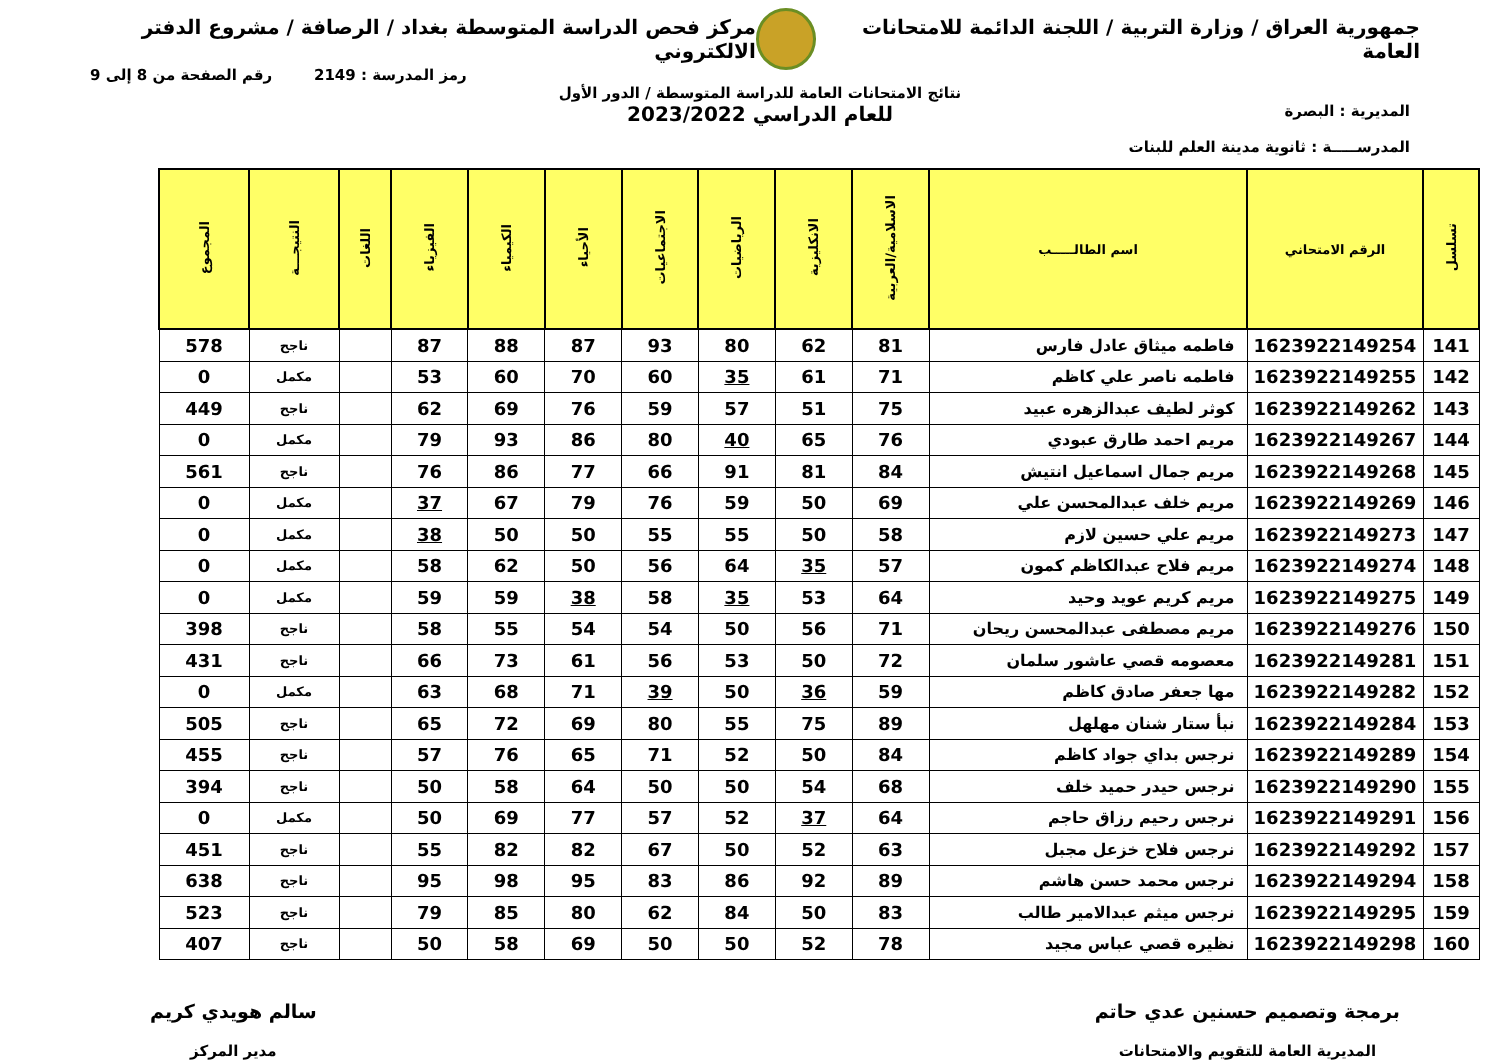جمهورية العراق / وزارة التربية / اللجنة الدائمة للامتحانات العامة
مركز فحص الدراسة المتوسطة بغداد / الرصافة / مشروع الدفتر الالكتروني
رمز المدرسة : 2149 رقم الصفحة من 8 إلى 9
المديرية : البصرة
المدرســـــة : ثانوية مدينة العلم للبنات
نتائج الامتحانات العامة للدراسة المتوسطة / الدور الأول
للعام الدراسي 2023/2022
| تسلسل | الرقم الامتحاني | اسم الطالـــــب | الاسلامية/العربية | الانكليزية | الرياضيات | الاجتماعيات | الأحياء | الكيمياء | الفيزياء | اللغات | النتيجـــة | المجموع |
| --- | --- | --- | --- | --- | --- | --- | --- | --- | --- | --- | --- | --- |
| 141 | 1623922149254 | فاطمه ميثاق عادل فارس | 81 | 62 | 80 | 93 | 87 | 88 | 87 | | ناجح | 578 |
| 142 | 1623922149255 | فاطمه ناصر علي كاظم | 71 | 61 | 35 | 60 | 70 | 60 | 53 | | مكمل | 0 |
| 143 | 1623922149262 | كوثر لطيف عبدالزهره عبيد | 75 | 51 | 57 | 59 | 76 | 69 | 62 | | ناجح | 449 |
| 144 | 1623922149267 | مريم احمد طارق عبودي | 76 | 65 | 40 | 80 | 86 | 93 | 79 | | مكمل | 0 |
| 145 | 1623922149268 | مريم جمال اسماعيل انتيش | 84 | 81 | 91 | 66 | 77 | 86 | 76 | | ناجح | 561 |
| 146 | 1623922149269 | مريم خلف عبدالمحسن علي | 69 | 50 | 59 | 76 | 79 | 67 | 37 | | مكمل | 0 |
| 147 | 1623922149273 | مريم علي حسين لازم | 58 | 50 | 55 | 55 | 50 | 50 | 38 | | مكمل | 0 |
| 148 | 1623922149274 | مريم فلاح عبدالكاظم كمون | 57 | 35 | 64 | 56 | 50 | 62 | 58 | | مكمل | 0 |
| 149 | 1623922149275 | مريم كريم عويد وحيد | 64 | 53 | 35 | 58 | 38 | 59 | 59 | | مكمل | 0 |
| 150 | 1623922149276 | مريم مصطفى عبدالمحسن ريحان | 71 | 56 | 50 | 54 | 54 | 55 | 58 | | ناجح | 398 |
| 151 | 1623922149281 | معصومه قصي عاشور سلمان | 72 | 50 | 53 | 56 | 61 | 73 | 66 | | ناجح | 431 |
| 152 | 1623922149282 | مها جعفر صادق كاظم | 59 | 36 | 50 | 39 | 71 | 68 | 63 | | مكمل | 0 |
| 153 | 1623922149284 | نبأ ستار شنان مهلهل | 89 | 75 | 55 | 80 | 69 | 72 | 65 | | ناجح | 505 |
| 154 | 1623922149289 | نرجس بداي جواد كاظم | 84 | 50 | 52 | 71 | 65 | 76 | 57 | | ناجح | 455 |
| 155 | 1623922149290 | نرجس حيدر حميد خلف | 68 | 54 | 50 | 50 | 64 | 58 | 50 | | ناجح | 394 |
| 156 | 1623922149291 | نرجس رحيم رزاق حاجم | 64 | 37 | 52 | 57 | 77 | 69 | 50 | | مكمل | 0 |
| 157 | 1623922149292 | نرجس فلاح خزعل مجبل | 63 | 52 | 50 | 67 | 82 | 82 | 55 | | ناجح | 451 |
| 158 | 1623922149294 | نرجس محمد حسن هاشم | 89 | 92 | 86 | 83 | 95 | 98 | 95 | | ناجح | 638 |
| 159 | 1623922149295 | نرجس ميثم عبدالامير طالب | 83 | 50 | 84 | 62 | 80 | 85 | 79 | | ناجح | 523 |
| 160 | 1623922149298 | نظيره قصي عباس مجيد | 78 | 52 | 50 | 50 | 69 | 58 | 50 | | ناجح | 407 |
برمجة وتصميم حسنين عدي حاتم
المديرية العامة للتقويم والامتحانات
سالم هويدي كريم
مدير المركز